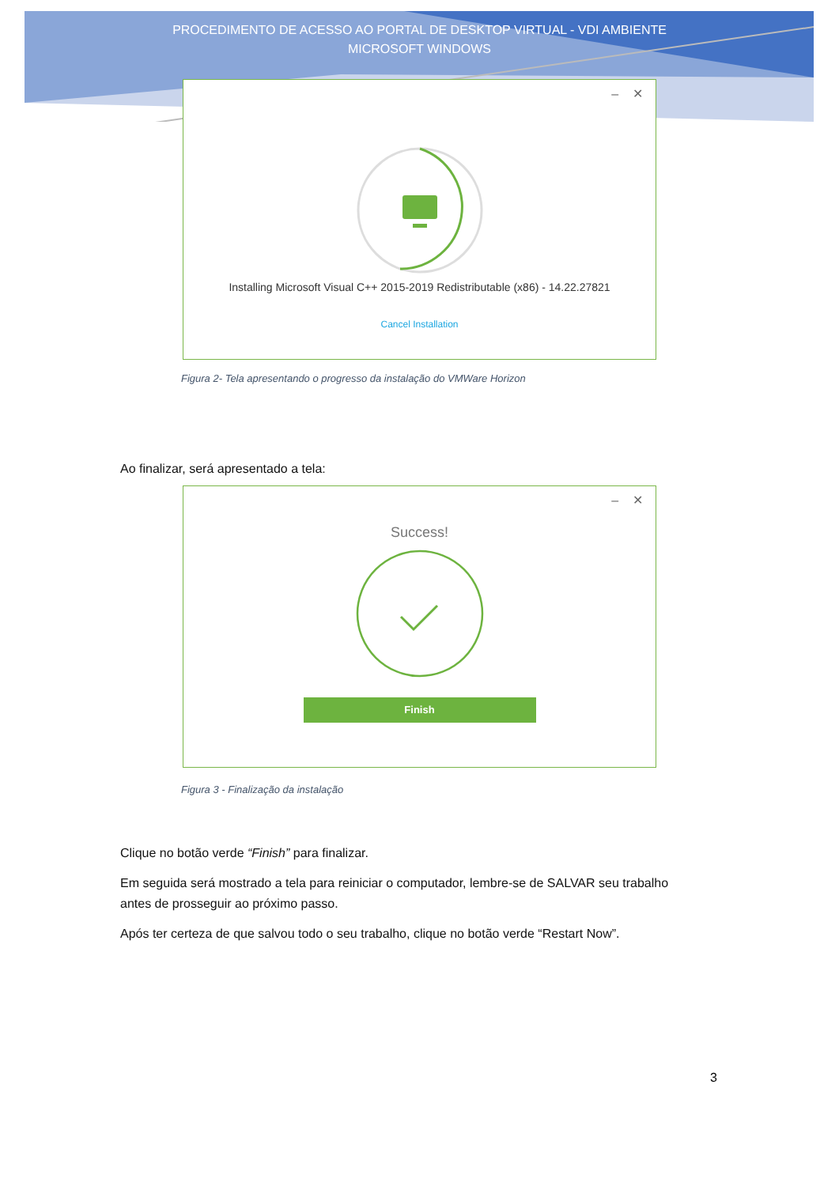PROCEDIMENTO DE ACESSO AO PORTAL DE DESKTOP VIRTUAL - VDI AMBIENTE
MICROSOFT WINDOWS
– ✕
Installing Microsoft Visual C++ 2015-2019 Redistributable (x86) - 14.22.27821
Cancel Installation
Figura 2- Tela apresentando o progresso da instalação do VMWare Horizon
Ao finalizar, será apresentado a tela:
– ✕
Success!
Finish
Figura 3 - Finalização da instalação
Clique no botão verde “Finish” para finalizar.
Em seguida será mostrado a tela para reiniciar o computador, lembre-se de SALVAR seu trabalho antes de prosseguir ao próximo passo.
Após ter certeza de que salvou todo o seu trabalho, clique no botão verde “Restart Now”.
3